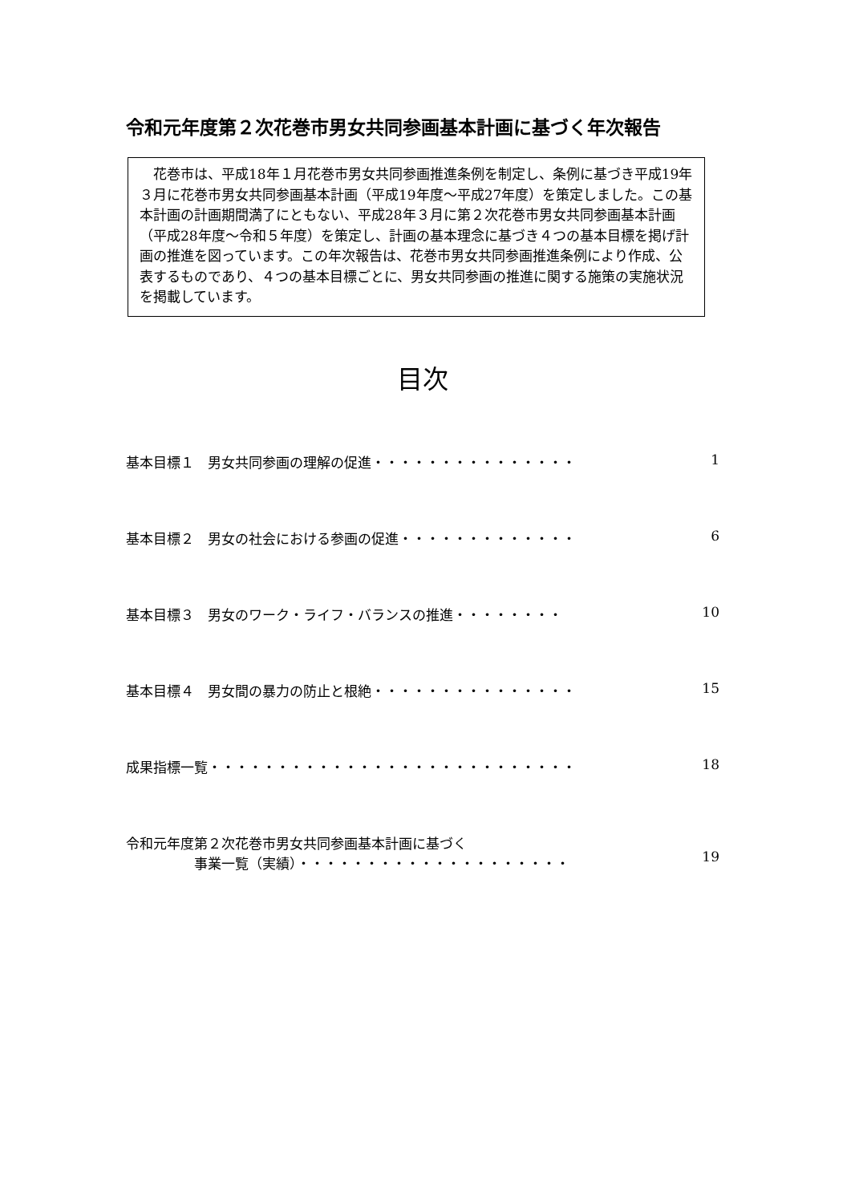令和元年度第２次花巻市男女共同参画基本計画に基づく年次報告
　花巻市は、平成18年１月花巻市男女共同参画推進条例を制定し、条例に基づき平成19年３月に花巻市男女共同参画基本計画（平成19年度～平成27年度）を策定しました。この基本計画の計画期間満了にともない、平成28年３月に第２次花巻市男女共同参画基本計画（平成28年度～令和５年度）を策定し、計画の基本理念に基づき４つの基本目標を掲げ計画の推進を図っています。この年次報告は、花巻市男女共同参画推進条例により作成、公表するものであり、４つの基本目標ごとに、男女共同参画の推進に関する施策の実施状況を掲載しています。
目次
基本目標１　男女共同参画の理解の促進・・・・・・・・・・・・・・・ 1
基本目標２　男女の社会における参画の促進・・・・・・・・・・・・・ 6
基本目標３　男女のワーク・ライフ・バランスの推進・・・・・・・・ 10
基本目標４　男女間の暴力の防止と根絶・・・・・・・・・・・・・・・ 15
成果指標一覧・・・・・・・・・・・・・・・・・・・・・・・・・・・ 18
令和元年度第２次花巻市男女共同参画基本計画に基づく
　　　　　事業一覧（実績）・・・・・・・・・・・・・・・・・・・・
19